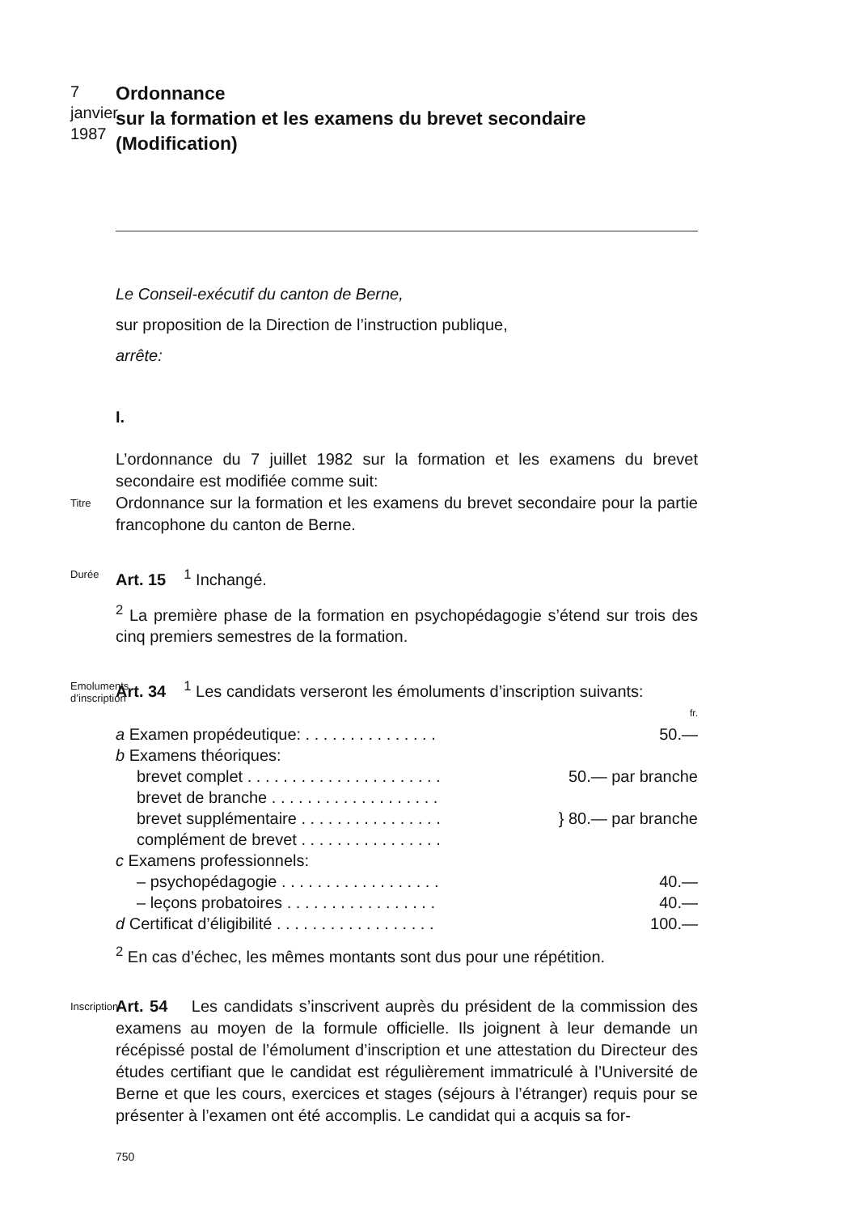7
janvier
1987
Ordonnance
sur la formation et les examens du brevet secondaire
(Modification)
Le Conseil-exécutif du canton de Berne,
sur proposition de la Direction de l’instruction publique,
arrête:
I.
L’ordonnance du 7 juillet 1982 sur la formation et les examens du brevet secondaire est modifiée comme suit:
Titre
Ordonnance sur la formation et les examens du brevet secondaire pour la partie francophone du canton de Berne.
Durée
Art. 15<sup>1</sup> Inchangé.
<sup>2</sup> La première phase de la formation en psychopédagogie s’étend sur trois des cinq premiers semestres de la formation.
Emoluments
d’inscription
Art. 34<sup>1</sup> Les candidats verseront les émoluments d’inscription suivants:
| | fr. |
| a Examen propédeutique: . . . . . . . . . . . . . . . | 50.— |
| b Examens théoriques: | |
| brevet complet . . . . . . . . . . . . . . . . . . . . . . | 50.— par branche |
| brevet de branche . . . . . . . . . . . . . . . . . . . | } 80.— par branche |
| brevet supplémentaire . . . . . . . . . . . . . . . . | |
| complément de brevet . . . . . . . . . . . . . . . . | |
| c Examens professionnels: | |
| – psychopédagogie . . . . . . . . . . . . . . . . . . | 40.— |
| – leçons probatoires . . . . . . . . . . . . . . . . . | 40.— |
| d Certificat d’éligibilité . . . . . . . . . . . . . . . . . . | 100.— |
<sup>2</sup> En cas d’échec, les mêmes montants sont dus pour une répétition.
Inscription
Art. 54 Les candidats s’inscrivent auprès du président de la commission des examens au moyen de la formule officielle. Ils joignent à leur demande un récépissé postal de l’émolument d’inscription et une attestation du Directeur des études certifiant que le candidat est régulièrement immatriculé à l’Université de Berne et que les cours, exercices et stages (séjours à l’étranger) requis pour se présenter à l’examen ont été accomplis. Le candidat qui a acquis sa for-
750